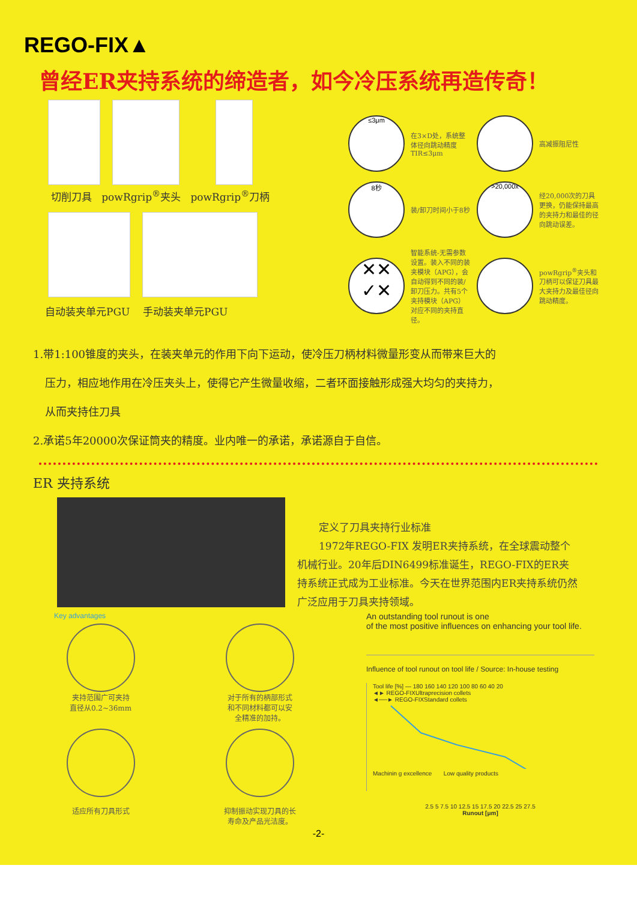REGO-FIX▲
曾经ER夹持系统的缔造者，如今冷压系统再造传奇！
切削刀具 powRgrip<sup>®</sup>夹头 powRgrip<sup>®</sup>刀柄
自动装夹单元PGU 手动装夹单元PGU
≤3μm
在3×D处，系统整体径向跳动精度TIR≤3μm
高减振阻尼性
8秒
装/卸刀时间小于8秒
>20,000x
经20,000次的刀具更换，仍能保持最高的夹持力和最佳的径向跳动误差。
✕✕
✓✕
智能系统-无需参数设置。装入不同的装夹模块（APG），会自动得到不同的装/卸刀压力。共有5个夹持模块（APG）对应不同的夹持直径。
powRgrip<sup>®</sup>夹头和刀柄可以保证刀具最大夹持力及最佳径向跳动精度。
1.带1:100锥度的夹头，在装夹单元的作用下向下运动，使冷压刀柄材料微量形变从而带来巨大的
压力，相应地作用在冷压夹头上，使得它产生微量收缩，二者环面接触形成强大均匀的夹持力，
从而夹持住刀具
2.承诺5年20000次保证筒夹的精度。业内唯一的承诺，承诺源自于自信。
ER 夹持系统
定义了刀具夹持行业标准
1972年REGO-FIX 发明ER夹持系统，在全球震动整个机械行业。20年后DIN6499标准诞生，REGO-FIX的ER夹持系统正式成为工业标准。今天在世界范围内ER夹持系统仍然广泛应用于刀具夹持领域。
Key advantages
夹持范围广可夹持
直径从0.2~36mm
对于所有的柄部形式
和不同材料都可以安
全精准的加持。
适应所有刀具形式
抑制振动实现刀具的长
寿命及产品光洁度。
An outstanding tool runout is one
of the most positive influences on enhancing your tool life.
Influence of tool runout on tool life / Source: In-house testing
Tool life [%] — 180 160 140 120 100 80 60 40 20
◄► REGO-FIXUltraprecision collets
◄──► REGO-FIXStandard collets
Machinin g excellence Low quality products
2.5 5 7.5 10 12.5 15 17.5 20 22.5 25 27.5
Runout [μm]
-2-